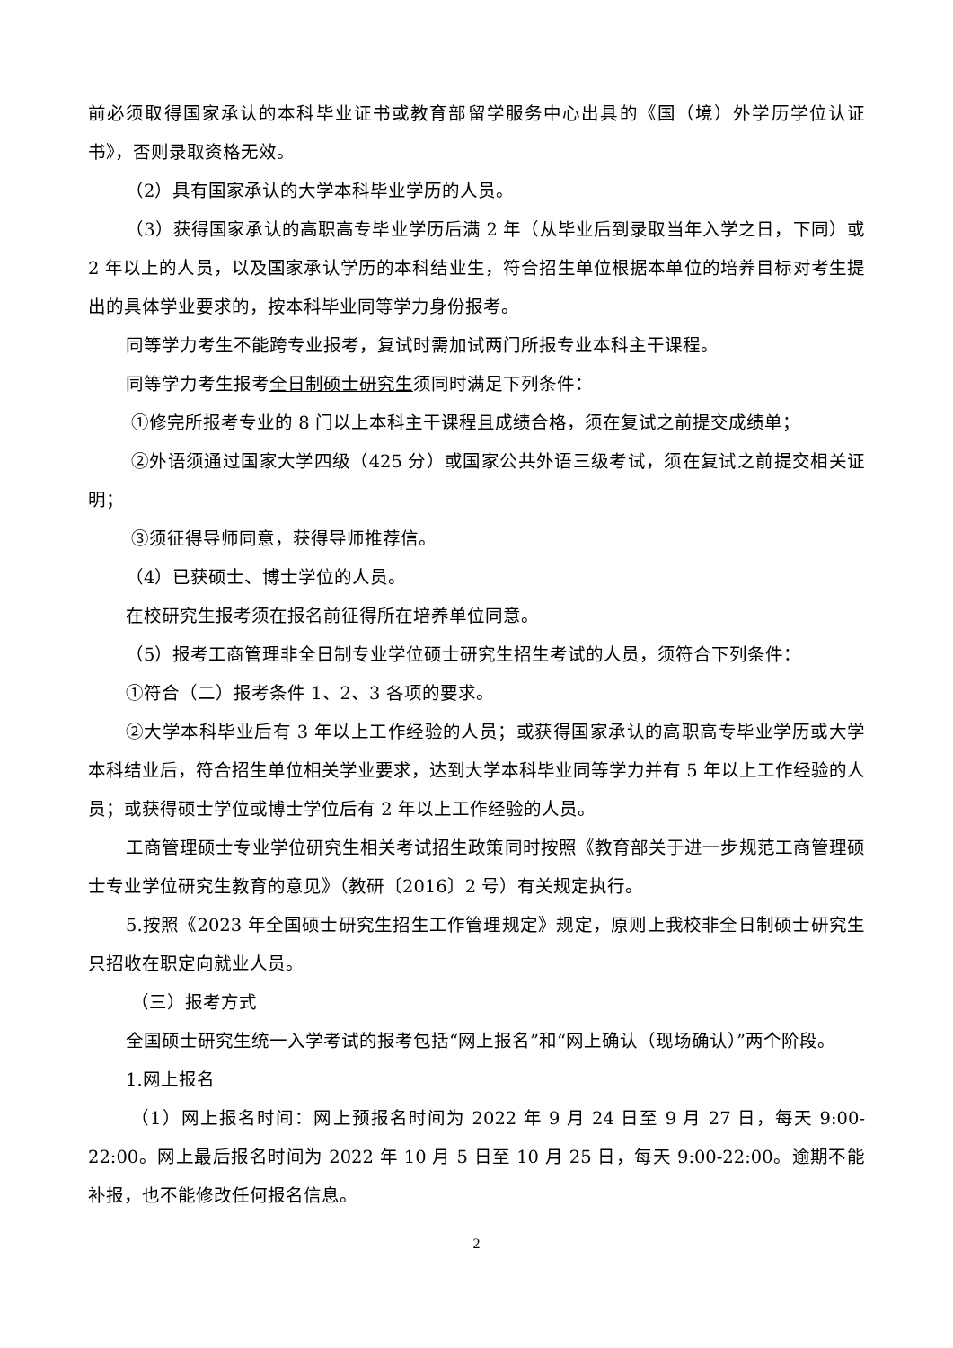前必须取得国家承认的本科毕业证书或教育部留学服务中心出具的《国（境）外学历学位认证书》，否则录取资格无效。
（2）具有国家承认的大学本科毕业学历的人员。
（3）获得国家承认的高职高专毕业学历后满 2 年（从毕业后到录取当年入学之日，下同）或 2 年以上的人员，以及国家承认学历的本科结业生，符合招生单位根据本单位的培养目标对考生提出的具体学业要求的，按本科毕业同等学力身份报考。
同等学力考生不能跨专业报考，复试时需加试两门所报专业本科主干课程。
同等学力考生报考全日制硕士研究生须同时满足下列条件：
①修完所报考专业的 8 门以上本科主干课程且成绩合格，须在复试之前提交成绩单；
②外语须通过国家大学四级（425 分）或国家公共外语三级考试，须在复试之前提交相关证明；
③须征得导师同意，获得导师推荐信。
（4）已获硕士、博士学位的人员。
在校研究生报考须在报名前征得所在培养单位同意。
（5）报考工商管理非全日制专业学位硕士研究生招生考试的人员，须符合下列条件：
①符合（二）报考条件 1、2、3 各项的要求。
②大学本科毕业后有 3 年以上工作经验的人员；或获得国家承认的高职高专毕业学历或大学本科结业后，符合招生单位相关学业要求，达到大学本科毕业同等学力并有 5 年以上工作经验的人员；或获得硕士学位或博士学位后有 2 年以上工作经验的人员。
工商管理硕士专业学位研究生相关考试招生政策同时按照《教育部关于进一步规范工商管理硕士专业学位研究生教育的意见》（教研〔2016〕2 号）有关规定执行。
5.按照《2023 年全国硕士研究生招生工作管理规定》规定，原则上我校非全日制硕士研究生只招收在职定向就业人员。
（三）报考方式
全国硕士研究生统一入学考试的报考包括“网上报名”和“网上确认（现场确认）”两个阶段。
1.网上报名
（1）网上报名时间：网上预报名时间为 2022 年 9 月 24 日至 9 月 27 日，每天 9:00-22:00。网上最后报名时间为 2022 年 10 月 5 日至 10 月 25 日，每天 9:00-22:00。逾期不能补报，也不能修改任何报名信息。
2